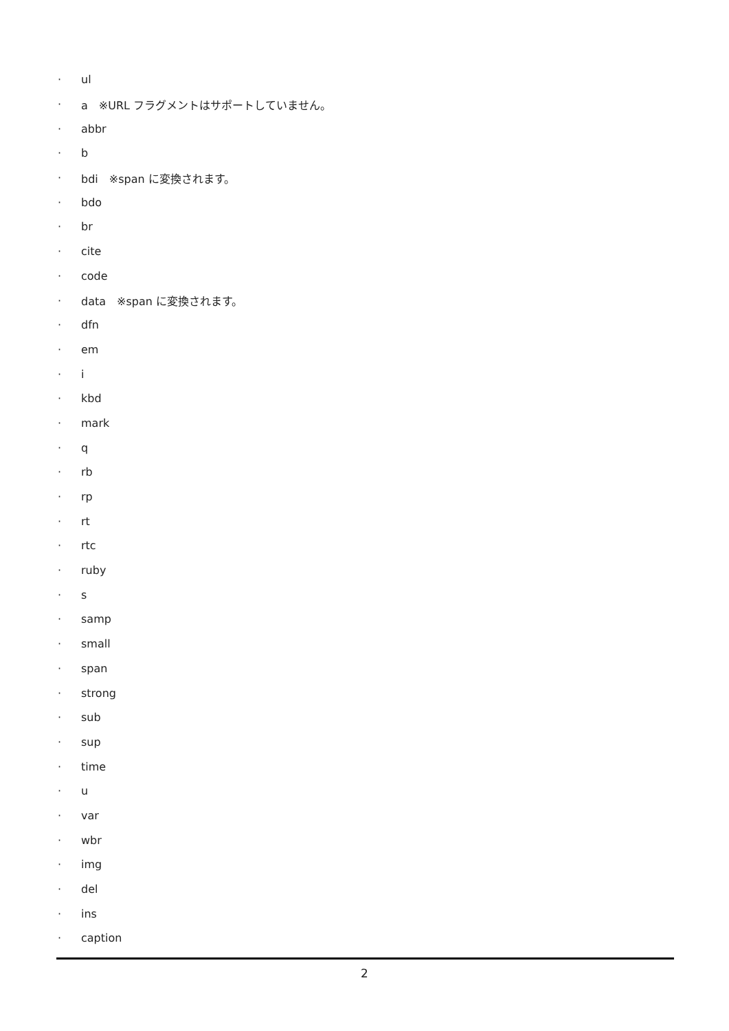· ul
· a　※URL フラグメントはサポートしていません。
· abbr
· b
· bdi　※span に変換されます。
· bdo
· br
· cite
· code
· data　※span に変換されます。
· dfn
· em
· i
· kbd
· mark
· q
· rb
· rp
· rt
· rtc
· ruby
· s
· samp
· small
· span
· strong
· sub
· sup
· time
· u
· var
· wbr
· img
· del
· ins
· caption
2